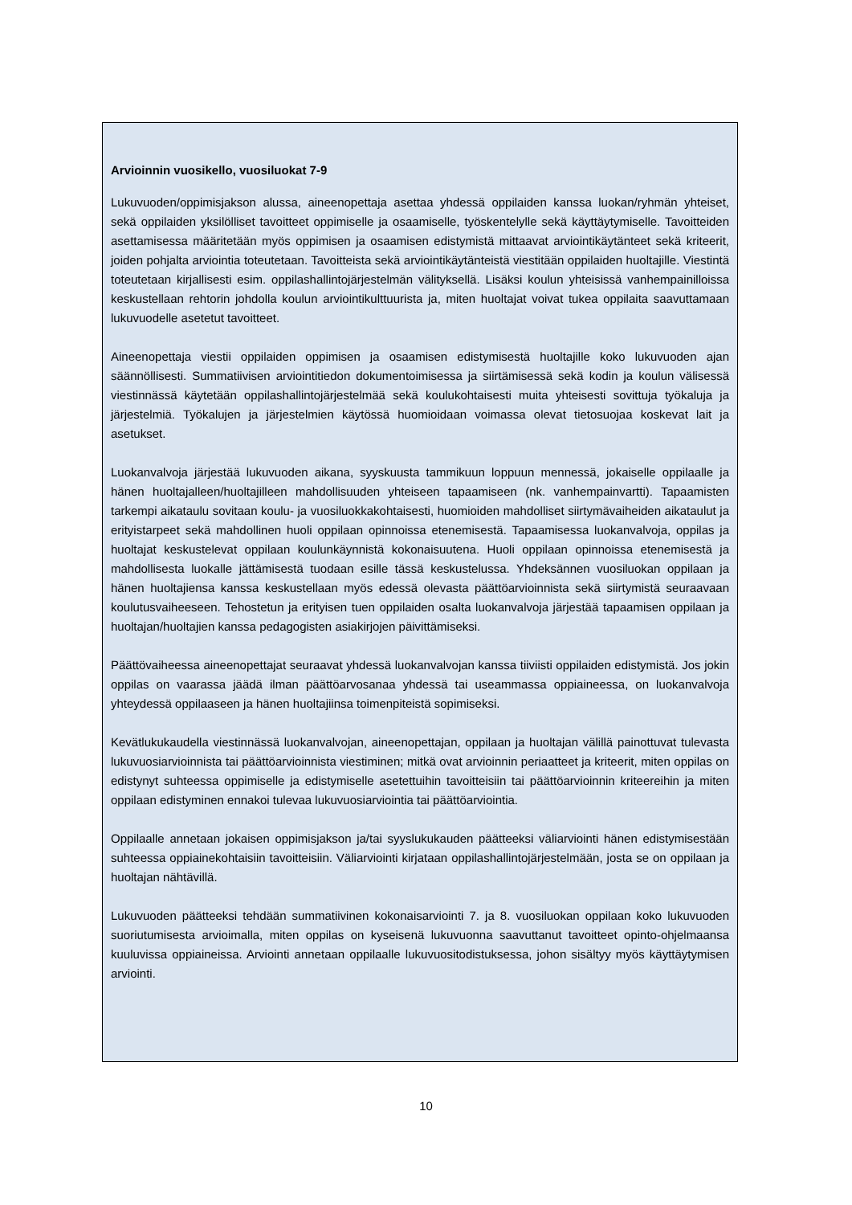Arvioinnin vuosikello, vuosiluokat 7-9
Lukuvuoden/oppimisjakson alussa, aineenopettaja asettaa yhdessä oppilaiden kanssa luokan/ryhmän yhteiset, sekä oppilaiden yksilölliset tavoitteet oppimiselle ja osaamiselle, työskentelylle sekä käyttäytymiselle. Tavoitteiden asettamisessa määritetään myös oppimisen ja osaamisen edistymistä mittaavat arviointikäytänteet sekä kriteerit, joiden pohjalta arviointia toteutetaan. Tavoitteista sekä arviointikäytänteistä viestitään oppilaiden huoltajille. Viestintä toteutetaan kirjallisesti esim. oppilashallintojärjestelmän välityksellä. Lisäksi koulun yhteisissä vanhempainilloissa keskustellaan rehtorin johdolla koulun arviointikulttuurista ja, miten huoltajat voivat tukea oppilaita saavuttamaan lukuvuodelle asetetut tavoitteet.
Aineenopettaja viestii oppilaiden oppimisen ja osaamisen edistymisestä huoltajille koko lukuvuoden ajan säännöllisesti. Summatiivisen arviointitiedon dokumentoimisessa ja siirtämisessä sekä kodin ja koulun välisessä viestinnässä käytetään oppilashallintojärjestelmää sekä koulukohtaisesti muita yhteisesti sovittuja työkaluja ja järjestelmiä. Työkalujen ja järjestelmien käytössä huomioidaan voimassa olevat tietosuojaa koskevat lait ja asetukset.
Luokanvalvoja järjestää lukuvuoden aikana, syyskuusta tammikuun loppuun mennessä, jokaiselle oppilaalle ja hänen huoltajalleen/huoltajilleen mahdollisuuden yhteiseen tapaamiseen (nk. vanhempainvartti). Tapaamisten tarkempi aikataulu sovitaan koulu- ja vuosiluokkakohtaisesti, huomioiden mahdolliset siirtymävaiheiden aikataulut ja erityistarpeet sekä mahdollinen huoli oppilaan opinnoissa etenemisestä. Tapaamisessa luokanvalvoja, oppilas ja huoltajat keskustelevat oppilaan koulunkäynnistä kokonaisuutena. Huoli oppilaan opinnoissa etenemisestä ja mahdollisesta luokalle jättämisestä tuodaan esille tässä keskustelussa. Yhdeksännen vuosiluokan oppilaan ja hänen huoltajiensa kanssa keskustellaan myös edessä olevasta päättöarvioinnista sekä siirtymistä seuraavaan koulutusvaiheeseen. Tehostetun ja erityisen tuen oppilaiden osalta luokanvalvoja järjestää tapaamisen oppilaan ja huoltajan/huoltajien kanssa pedagogisten asiakirjojen päivittämiseksi.
Päättövaiheessa aineenopettajat seuraavat yhdessä luokanvalvojan kanssa tiiviisti oppilaiden edistymistä. Jos jokin oppilas on vaarassa jäädä ilman päättöarvosanaa yhdessä tai useammassa oppiaineessa, on luokanvalvoja yhteydessä oppilaaseen ja hänen huoltajiinsa toimenpiteistä sopimiseksi.
Kevätlukukaudella viestinnässä luokanvalvojan, aineenopettajan, oppilaan ja huoltajan välillä painottuvat tulevasta lukuvuosiarvioinnista tai päättöarvioinnista viestiminen; mitkä ovat arvioinnin periaatteet ja kriteerit, miten oppilas on edistynyt suhteessa oppimiselle ja edistymiselle asetettuihin tavoitteisiin tai päättöarvioinnin kriteereihin ja miten oppilaan edistyminen ennakoi tulevaa lukuvuosiarviointia tai päättöarviointia.
Oppilaalle annetaan jokaisen oppimisjakson ja/tai syyslukukauden päätteeksi väliarviointi hänen edistymisestään suhteessa oppiainekohtaisiin tavoitteisiin. Väliarviointi kirjataan oppilashallintojärjestelmään, josta se on oppilaan ja huoltajan nähtävillä.
Lukuvuoden päätteeksi tehdään summatiivinen kokonaisarviointi 7. ja 8. vuosiluokan oppilaan koko lukuvuoden suoriutumisesta arvioimalla, miten oppilas on kyseisenä lukuvuonna saavuttanut tavoitteet opinto-ohjelmaansa kuuluvissa oppiaineissa. Arviointi annetaan oppilaalle lukuvuositodistuksessa, johon sisältyy myös käyttäytymisen arviointi.
10